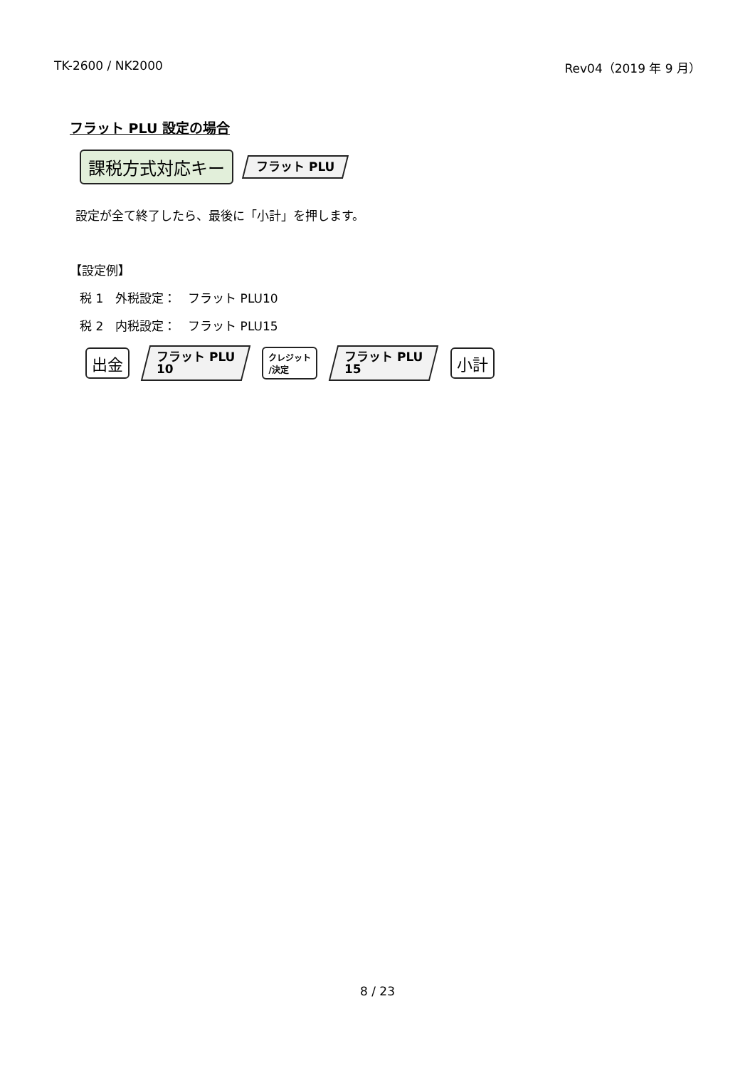TK-2600 / NK2000 Rev04（2019 年 9 月）
フラット PLU 設定の場合
課税方式対応キー
フラット PLU
設定が全て終了したら、最後に「小計」を押します。
【設定例】
税 1　外税設定：　フラット PLU10
税 2　内税設定：　フラット PLU15
出金
フラット PLU
10
クレジット
/決定
フラット PLU
15
小計
8 / 23